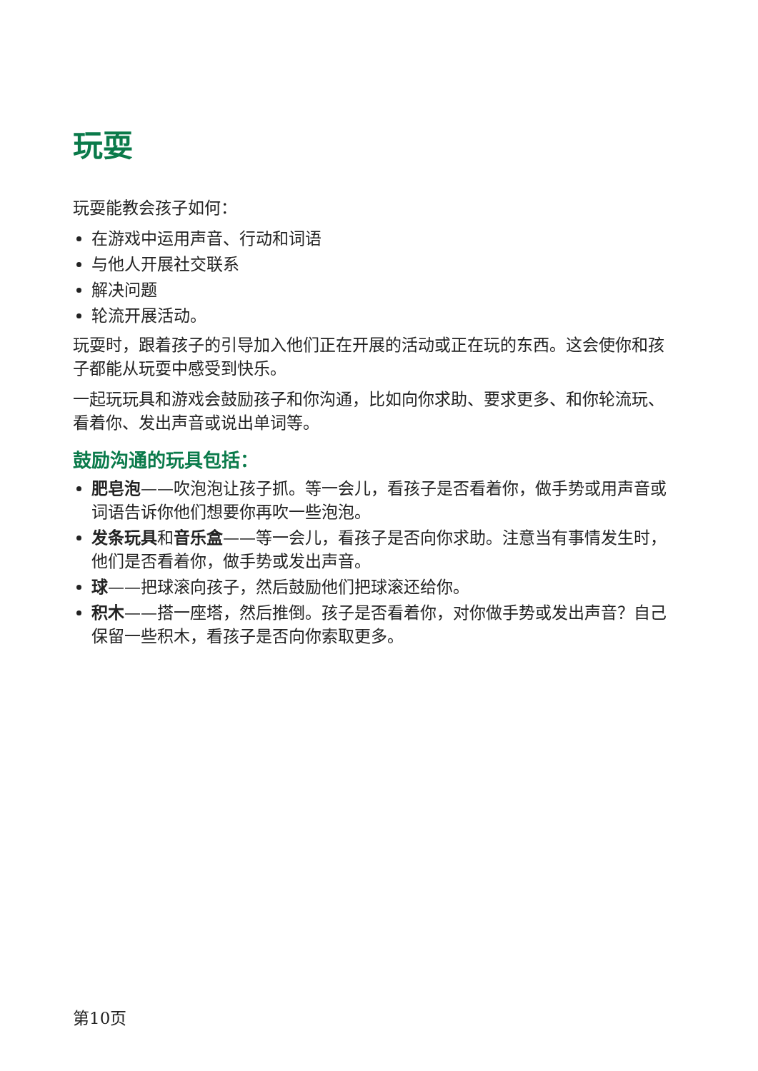玩耍
玩耍能教会孩子如何：
在游戏中运用声音、行动和词语
与他人开展社交联系
解决问题
轮流开展活动。
玩耍时，跟着孩子的引导加入他们正在开展的活动或正在玩的东西。这会使你和孩子都能从玩耍中感受到快乐。
一起玩玩具和游戏会鼓励孩子和你沟通，比如向你求助、要求更多、和你轮流玩、看着你、发出声音或说出单词等。
鼓励沟通的玩具包括：
肥皂泡——吹泡泡让孩子抓。等一会儿，看孩子是否看着你，做手势或用声音或词语告诉你他们想要你再吹一些泡泡。
发条玩具和音乐盒——等一会儿，看孩子是否向你求助。注意当有事情发生时，他们是否看着你，做手势或发出声音。
球——把球滚向孩子，然后鼓励他们把球滚还给你。
积木——搭一座塔，然后推倒。孩子是否看着你，对你做手势或发出声音？自己保留一些积木，看孩子是否向你索取更多。
第10页